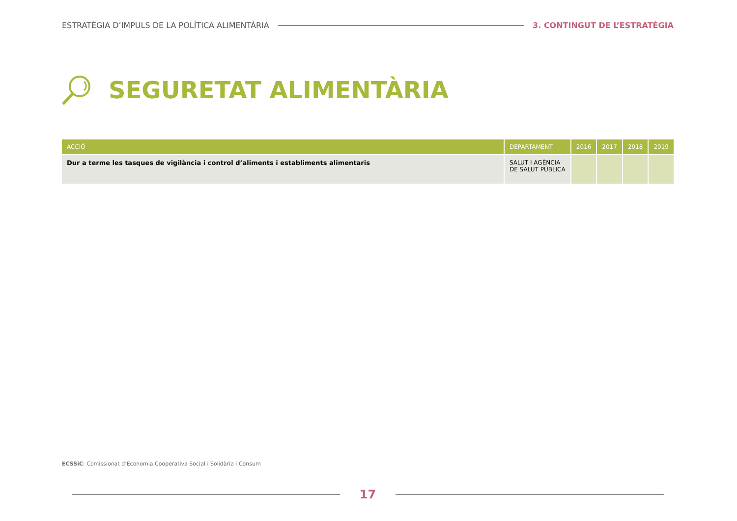ESTRATÈGIA D’IMPULS DE LA POLÍTICA ALIMENTÀRIA 3. CONTINGUT DE L’ESTRATÈGIA
SEGURETAT ALIMENTÀRIA
| ACCIÓ | DEPARTAMENT | 2016 | 2017 | 2018 | 2019 |
| --- | --- | --- | --- | --- | --- |
| Dur a terme les tasques de vigilància i control d’aliments i establiments alimentaris | SALUT I AGÈNCIA DE SALUT PÚBLICA | | | | |
ECSSiC: Comissionat d’Economia Cooperativa Social i Solidària i Consum
17